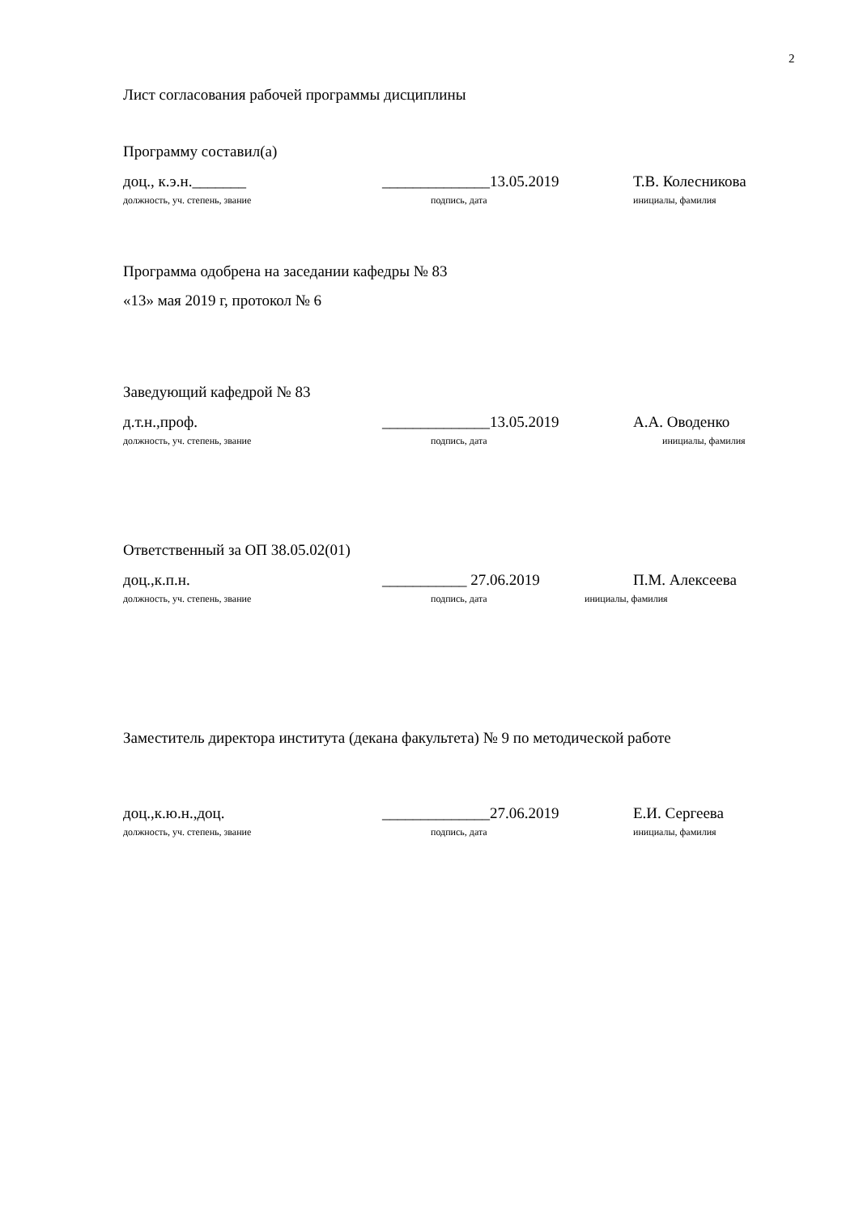2
Лист согласования рабочей программы дисциплины
Программу составил(а)
доц., к.э.н._______ ______________13.05.2019 Т.В. Колесникова
должность, уч. степень, звание подпись, дата инициалы, фамилия
Программа одобрена на заседании кафедры № 83
«13» мая 2019 г, протокол № 6
Заведующий кафедрой № 83
д.т.н.,проф. ______________13.05.2019 А.А. Оводенко
должность, уч. степень, звание подпись, дата инициалы, фамилия
Ответственный за ОП 38.05.02(01)
доц.,к.п.н. ___________ 27.06.2019 П.М. Алексеева
должность, уч. степень, звание подпись, дата инициалы, фамилия
Заместитель директора института (декана факультета) № 9 по методической работе
доц.,к.ю.н.,доц. ______________27.06.2019 Е.И. Сергеева
должность, уч. степень, звание подпись, дата инициалы, фамилия